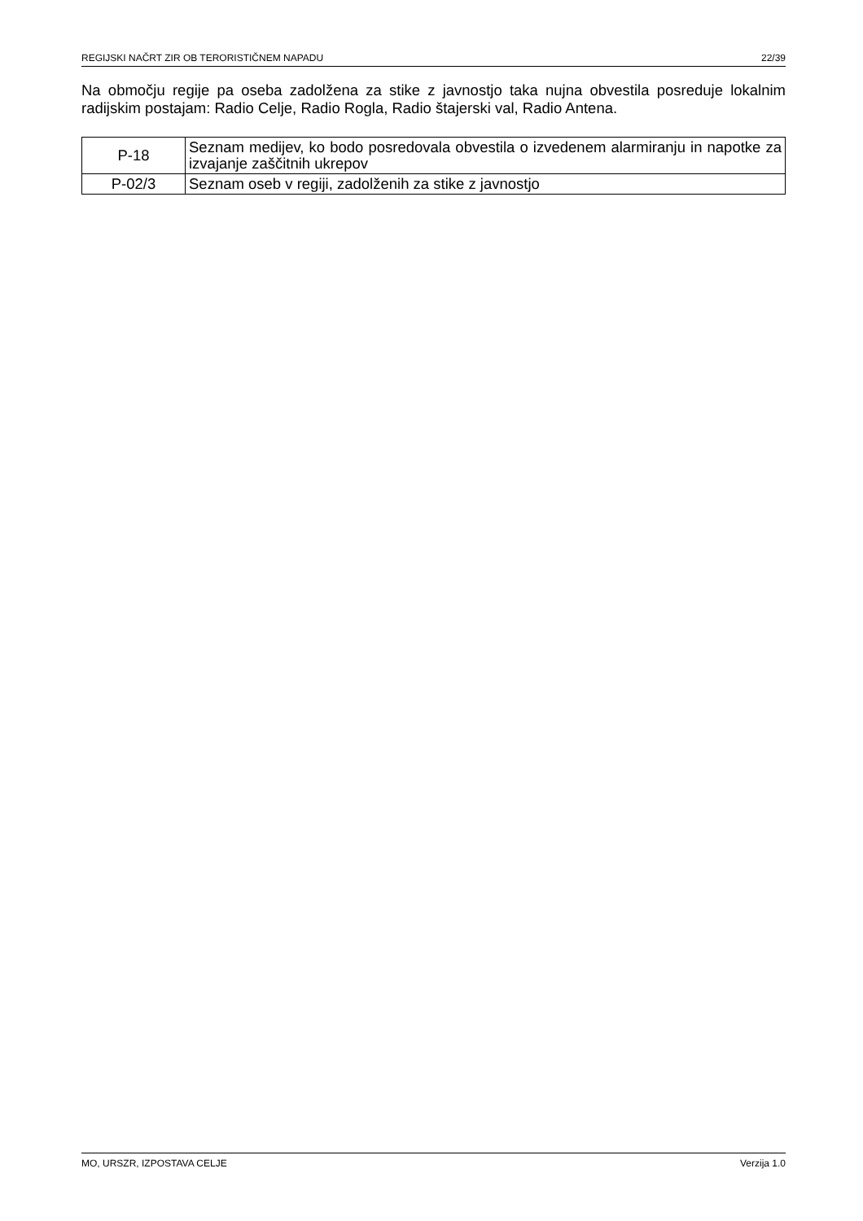REGIJSKI NAČRT ZIR OB TERORISTIČNEM NAPADU 22/39
Na območju regije pa oseba zadolžena za stike z javnostjo taka nujna obvestila posreduje lokalnim radijskim postajam: Radio Celje, Radio Rogla, Radio štajerski val, Radio Antena.
| P-18 | Seznam medijev, ko bodo posredovala obvestila o izvedenem alarmiranju in napotke za izvajanje zaščitnih ukrepov |
| P-02/3 | Seznam oseb v regiji, zadolženih za stike z javnostjo |
MO, URSZR, IZPOSTAVA CELJE Verzija 1.0